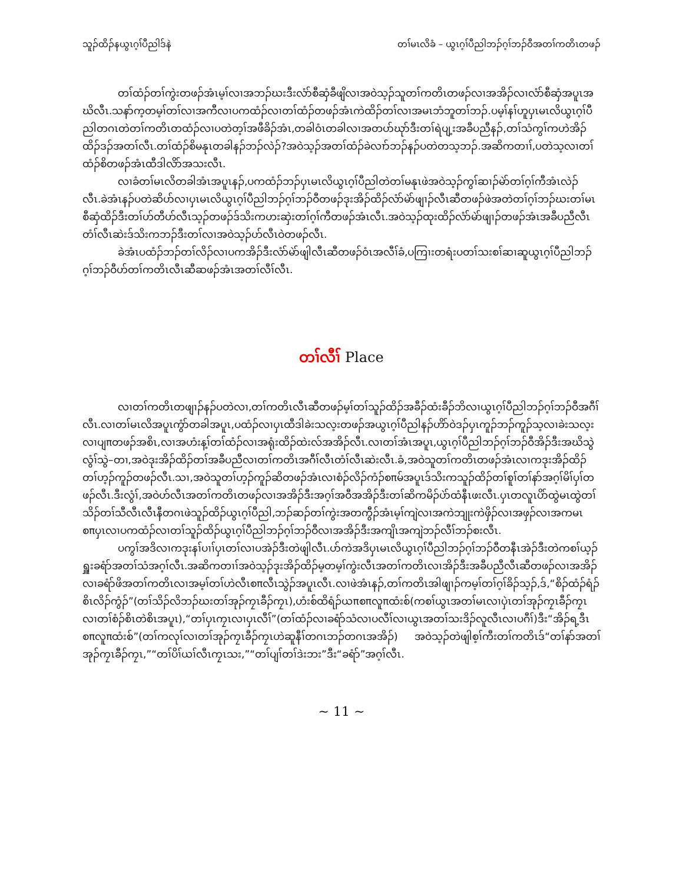သူၣ်ထိၣ်နယွၤဂ့ၢ်ပီညါဒ်နဲ တၢ်မၤလိခံ – ယွၤဂ့ၢ်ပီညါဘၣ်ဂ့ၢ်ဘၣ်ဝီအတၢ်ကတိၤတဖၣ်
တၢ်ထံၣ်တၢ်ကွဲးတဖၣ်အံၤမ့ၢ်လၢအဘၣ်ဃးဒီးလံာ်စီဆှံခီဖျိလၢအဝဲသ့ၣ်သူတၢ်ကတိၤတဖၣ်လၢအအိၣ်လၢလံာ်စီဆှံအပူၤအဃိလီၤ.သနာ်က့တမ့ၢ်တၢ်လၢအကီလၢပကထံၣ်လၢတၢ်ထံၣ်တဖၣ်အံၤကဲထိၣ်တၢ်လၢအမၤဘံဘူတၢ်ဘၣ်.ပမ့ၢ်နၢ်ဟူပှၤမၤလိယွၤဂ့ၢ်ပီညါတဂၤတဲတၢ်ကတိၤတထံၣ်လၢပတဲတ့ၢ်အဖီခိၣ်အံၤ,တခါဝံၤတခါလၢအတပာ်ဃုာ်ဒီးတၢ်ရဲပျ့းအခီပညီနၣ်,တၢ်သံကွၢ်ကဟဲအိၣ်ထိၣ်ဒၣ်အတၢ်လီၤ.တၢ်ထံၣ်စိမနုၤတခါနၣ်ဘၣ်လဲၣ်?အဝဲသ့ၣ်အတၢ်ထံၣ်ခဲလၢာ်ဘၣ်နၣ်ပတဲတသ့ဘၣ်.အဆိကတၢၢ်,ပတဲသ့လၢတၢ်ထံၣ်စိတဖၣ်အံၤထီဒါလိာ်အသးလီၤ.
လၢခံတၢ်မၤလိတခါအံၤအပူၤနၣ်,ပကထံၣ်ဘၣ်ပှၤမၤလိယွၤဂ့ၢ်ပီညါတဲတၢ်မနုၤဖဲအဝဲသ့ၣ်ကွၢ်ဆၢၣ်မဲာ်တၢ်ဂ့ၢ်ကီအံၤလဲၣ်လီၤ.ခဲအံၤနၣ်ပတဲဆိပာ်လၢပှၤမၤလိယွၤဂ့ၢ်ပီညါဘၣ်ဂ့ၢ်ဘၣ်ဝီတဖၣ်ဒုးအိၣ်ထိၣ်လံာ်မဲာ်ဖျၢၣ်လီၤဆီတဖၣ်ဖဲအတဲတၢ်ဂ့ၢ်ဘၣ်ဃးတၢ်မၤစီဆှံထိၣ်ဒီးတၢ်ဟ်တီဟ်လီၤသ့ၣ်တဖၣ်ဒ်သိးကဟးဆှဲးတၢ်ဂ့ၢ်ကီတဖၣ်အံၤလီၤ.အဝဲသ့ၣ်ထုးထိၣ်လံာ်မဲာ်ဖျၢၣ်တဖၣ်အံၤအခီပညီလီၤတံၢ်လီၤဆဲးဒ်သိးကဘၣ်ဒီးတၢ်လၢအဝဲသ့ၣ်ဟ်လီၤဝဲတဖၣ်လီၤ.
ခဲအံၤပထံၣ်ဘၣ်တၢ်လိၣ်လၢပကအိၣ်ဒီးလံာ်မဲာ်ဖျါလီၤဆီတဖၣ်ဝံၤအလီၢ်ခံ,ပကြၢးတရံးပတၢ်သးစၢ်ဆၢဆူယွၤဂ့ၢ်ပီညါဘၣ်ဂ့ၢ်ဘၣ်ဝီဟ်တၢ်ကတိၤလီၤဆီဆဖၣ်အံၤအတၢ်လီၢ်လီၤ.
တၢ်လီၢ် Place
လၢတၢ်ကတိၤတဖျၢၣ်နၣ်ပတဲလၢ,တၢ်ကတိၤလီၤဆီတဖၣ်မ့ၢ်တၢ်သူၣ်ထိၣ်အခီၣ်ထံးခီၣ်ဘိလၢယွၤဂ့ၢ်ပီညါဘၣ်ဂ့ၢ်ဘၣ်ဝီအဂီၢ်လီၤ.လၢတၢ်မၤလိအပူၤကွံာ်တခါအပူၤ,ပထံၣ်လၢပှၤထီဒါခဲးသလ့းတဖၣ်အယွၤဂ့ၢ်ပီညါနၣ်ဟိာ်ဝဲဒၣ်ပှၤကူၣ်ဘၣ်ကူၣ်သ့လၢခဲးသလ့းလၢပျπတဖၣ်အစိၤ,လၢအဟံးန့ၢ်တၢ်ထံၣ်လၢအရုံးထိၣ်ထဲးလ်အအိၣ်လီၤ.လၢတၢ်အံၤအပူၤ,ယွၤဂ့ၢ်ပီညါဘၣ်ဂ့ၢ်ဘၣ်ဝီအိၣ်ဒီးအဃိသွဲလွံၢ်သွဲ–တၢ,အဝဲဒုးအိၣ်ထိၣ်တၢ်အခီပညီလၢတၢ်ကတိၤအဂီၢ်လီၤတံၢ်လီၤဆဲးလီၤ.ခံ,အဝဲသူတၢ်ကတိၤတဖၣ်အံၤလၢကဒုးအိၣ်ထိၣ်တၢ်ဟ့ၣ်ကူၣ်တဖၣ်လီၤ.သၢ,အဝဲသူတၢ်ဟ့ၣ်ကူၣ်ဆိတဖၣ်အံၤလၢစံၣ်လိၣ်ကံၣ်စπမ်အပူၤဒ်သိးကသူၣ်ထိၣ်တၢ်စူၢ်တၢ်နာ်အဂ့ၢ်မိၢ်ပှၢ်တဖၣ်လီၤ.ဒီးလွံၢ်,အဝဲဟ်လီၤအတၢ်ကတိၤတဖၣ်လၢအအိၣ်ဒီးအဂ့ၢ်အဝီအအိၣ်ဒီးတၢ်ဆိကမိၣ်ပဲာ်ထံနီၤဖးလီၤ.ပှၤတလူၤပိာ်ထွဲမၤထွဲတၢ်သိၣ်တၢ်သီလီၤလီၤနီတဂၤဖဲသူၣ်ထိၣ်ယွၤဂ့ၢ်ပီညါ,ဘၣ်ဆၣ်တၢ်ကွဲးအတကွီၣ်အံၤမ့ၢ်ကျဲလၢအကဲဘျုးကဲဖှိၣ်လၢအဖှၣ်လၢအကမၤစπပှၤလၢပကထံၣ်လၢတၢ်သူၣ်ထိၣ်ယွၤဂ့ၢ်ပီညါဘၣ်ဂ့ၢ်ဘၣ်ဝီလၢအအိၣ်ဒီးအကျိၤအကျဲဘၣ်လီၢ်ဘၣ်စးလီၤ.
ပကွၢ်အဒိလၢကဒုးနၢ်ပၢၢ်ပှၤတၢ်လၢပအဲၣ်ဒီးတဲဖျါလီၤ.ပာ်ကဲအဒိပှၤမၤလိယွၤဂ့ၢ်ပီညါဘၣ်ဂ့ၢ်ဘၣ်ဝီတနီၤအဲၣ်ဒီးတဲကစၢ်ယ့ၣ်ရှူးခရံာ်အတၢ်သံအဂ့ၢ်လီၤ.အဆိကတၢၢ်အဝဲသ့ၣ်ဒုးအိၣ်ထိၣ်မ့တမ့ၢ်ကွဲးလီၤအတၢ်ကတိၤလၢအိၣ်ဒီးအခီပညီလီၤဆီတဖၣ်လၢအအိၣ်လၢခရံာ်ဖိအတၢ်ကတိၤလၢအမ့ၢ်တၢ်ဟဲလီၤစπလီၤသွဲၣ်အပူၤလီၤ.လၢဖဲအံၤနၣ်,တၢ်ကတိၤအါဖျၢၣ်ကမ့ၢ်တၢ်ဂ့ၢ်ခိၣ်သ့ၣ်,ဒ်,“စိၣ်ထံၣ်ရံၣ်စိၤလိၣ်ကွံၣ်”(တၢ်သိၣ်လိဘၣ်ဃးတၢ်အုၣ်ကၠၤခီၣ်ကၠၤ),ဟံးစ်ထိရံၣ်ယπစπလူπထံးစ်(ကစၢ်ယွၤအတၢ်မၤလၢပှဲၤတၢ်အုၣ်ကၠၤခီၣ်ကၠၤလၢတၢ်စံၣ်စိၤတဲစိၤအပူၤ),“တၢ်ပှၤကၠၤလၢပှၤလီၢ်”(တၢ်ထံၣ်လၢခရံာ်သံလၢပလီၢ်လၢယွၤအတၢ်သးဒိၣ်လူလီၤလၢပဂီၢ်)ဒီး“အိၣ်ရ့ဒီၤစπလူπထံးစ်”(တၢ်ကလုၢ်လၢတၢ်အုၣ်ကၠၤခီၣ်ကၠၤဟဲဆူနီၢ်တဂၤဘၣ်တဂၤအအိၣ်) အဝဲသ့ၣ်တဲဖျါစ့ၢ်ကီးတၢ်ကတိၤဒ်“တၢ်နာ်အတၢ်အုၣ်ကၠၤခီၣ်ကၠၤ,”“တၢ်ပိၢ်ယၢ်လီၤကၠၤသး,”“တၢ်ပျၢ်တၢ်ဒဲးဘး”ဒီး“ခရံာ်”အဂ့ၢ်လီၤ.
~ 11 ~